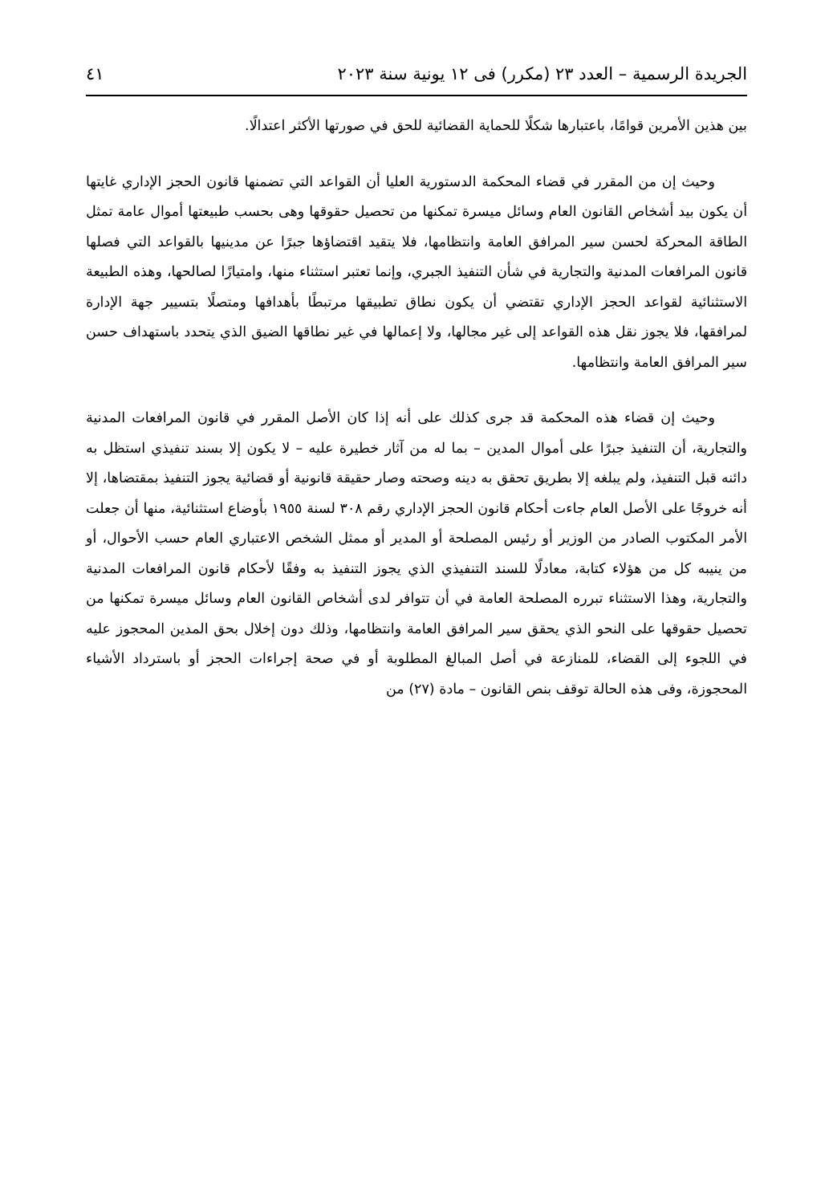الجريدة الرسمية – العدد ٢٣ (مكرر) فى ١٢ يونية سنة ٢٠٢٣ ٤١
بين هذين الأمرين قوامًا، باعتبارها شكلًا للحماية القضائية للحق في صورتها الأكثر اعتدالًا.
وحيث إن من المقرر في قضاء المحكمة الدستورية العليا أن القواعد التي تضمنها قانون الحجز الإداري غايتها أن يكون بيد أشخاص القانون العام وسائل ميسرة تمكنها من تحصيل حقوقها وهى بحسب طبيعتها أموال عامة تمثل الطاقة المحركة لحسن سير المرافق العامة وانتظامها، فلا يتقيد اقتضاؤها جبرًا عن مدينيها بالقواعد التي فصلها قانون المرافعات المدنية والتجارية في شأن التنفيذ الجبري، وإنما تعتبر استثناء منها، وامتيازًا لصالحها، وهذه الطبيعة الاستثنائية لقواعد الحجز الإداري تقتضي أن يكون نطاق تطبيقها مرتبطًا بأهدافها ومتصلًا بتسيير جهة الإدارة لمرافقها، فلا يجوز نقل هذه القواعد إلى غير مجالها، ولا إعمالها في غير نطاقها الضيق الذي يتحدد باستهداف حسن سير المرافق العامة وانتظامها.
وحيث إن قضاء هذه المحكمة قد جرى كذلك على أنه إذا كان الأصل المقرر في قانون المرافعات المدنية والتجارية، أن التنفيذ جبرًا على أموال المدين – بما له من آثار خطيرة عليه – لا يكون إلا بسند تنفيذي استظل به دائنه قبل التنفيذ، ولم يبلغه إلا بطريق تحقق به دينه وصحته وصار حقيقة قانونية أو قضائية يجوز التنفيذ بمقتضاها، إلا أنه خروجًا على الأصل العام جاءت أحكام قانون الحجز الإداري رقم ٣٠٨ لسنة ١٩٥٥ بأوضاع استثنائية، منها أن جعلت الأمر المكتوب الصادر من الوزير أو رئيس المصلحة أو المدير أو ممثل الشخص الاعتباري العام حسب الأحوال، أو من ينيبه كل من هؤلاء كتابة، معادلًا للسند التنفيذي الذي يجوز التنفيذ به وفقًا لأحكام قانون المرافعات المدنية والتجارية، وهذا الاستثناء تبرره المصلحة العامة في أن تتوافر لدى أشخاص القانون العام وسائل ميسرة تمكنها من تحصيل حقوقها على النحو الذي يحقق سير المرافق العامة وانتظامها، وذلك دون إخلال بحق المدين المحجوز عليه في اللجوء إلى القضاء، للمنازعة في أصل المبالغ المطلوبة أو في صحة إجراءات الحجز أو باسترداد الأشياء المحجوزة، وفى هذه الحالة توقف بنص القانون – مادة (٢٧) من